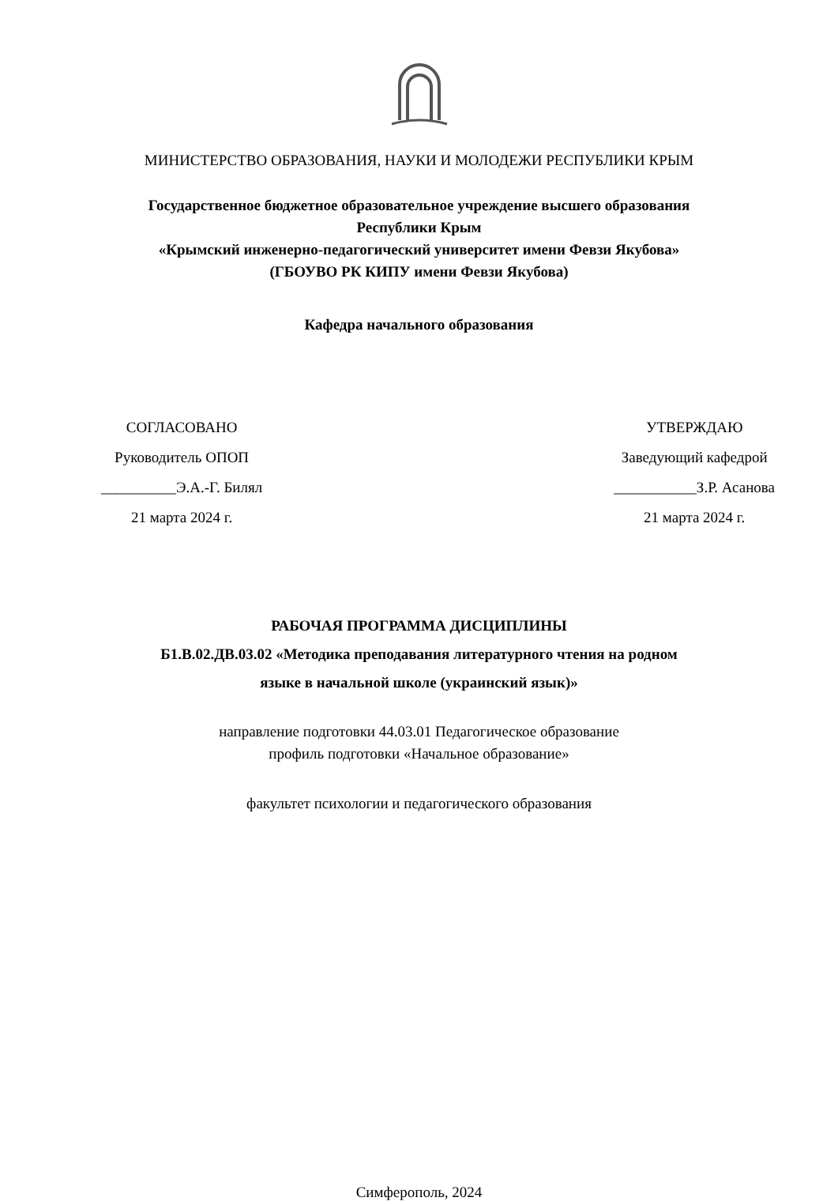МИНИСТЕРСТВО ОБРАЗОВАНИЯ, НАУКИ И МОЛОДЕЖИ РЕСПУБЛИКИ КРЫМ
Государственное бюджетное образовательное учреждение высшего образования
Республики Крым
«Крымский инженерно-педагогический университет имени Февзи Якубова»
(ГБОУВО РК КИПУ имени Февзи Якубова)
Кафедра начального образования
СОГЛАСОВАНО
Руководитель ОПОП
__________Э.А.-Г. Билял
21 марта 2024 г.
УТВЕРЖДАЮ
Заведующий кафедрой
___________З.Р. Асанова
21 марта 2024 г.
РАБОЧАЯ ПРОГРАММА ДИСЦИПЛИНЫ
Б1.В.02.ДВ.03.02 «Методика преподавания литературного чтения на родном
языке в начальной школе (украинский язык)»
направление подготовки 44.03.01 Педагогическое образование
профиль подготовки «Начальное образование»
факультет психологии и педагогического образования
Симферополь, 2024